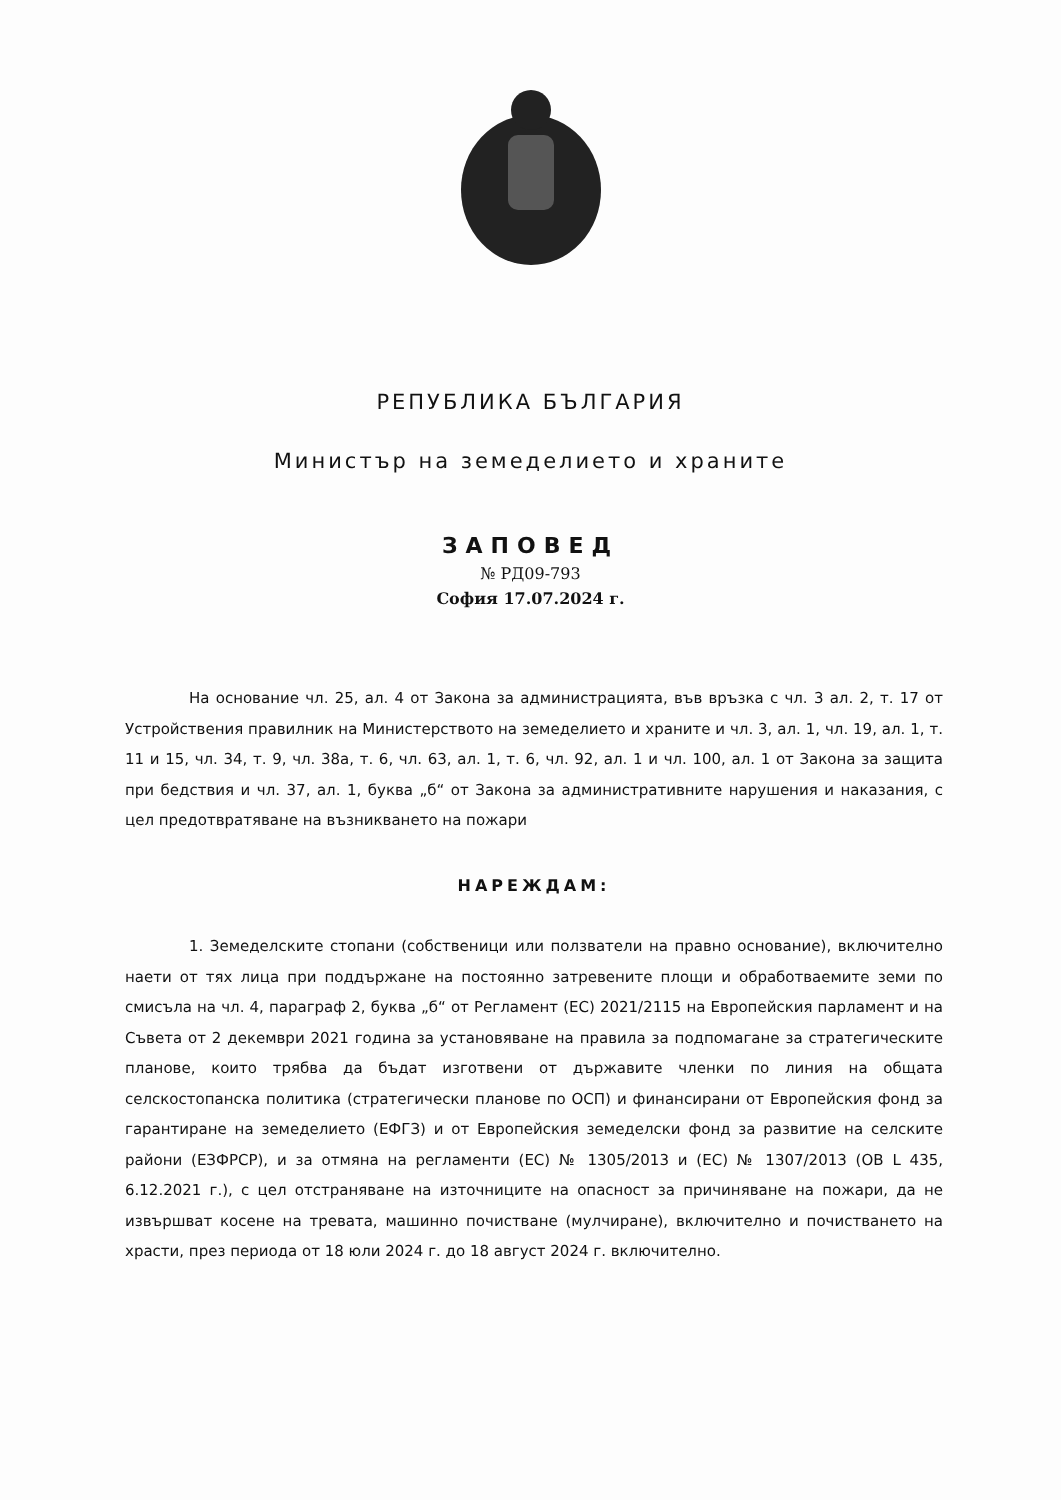РЕПУБЛИКА БЪЛГАРИЯ
Министър на земеделието и храните
ЗАПОВЕД
№ РД09-793
София 17.07.2024 г.
На основание чл. 25, ал. 4 от Закона за администрацията, във връзка с чл. 3 ал. 2, т. 17 от Устройствения правилник на Министерството на земеделието и храните и чл. 3, ал. 1, чл. 19, ал. 1, т. 11 и 15, чл. 34, т. 9, чл. 38а, т. 6, чл. 63, ал. 1, т. 6, чл. 92, ал. 1 и чл. 100, ал. 1 от Закона за защита при бедствия и чл. 37, ал. 1, буква „б“ от Закона за административните нарушения и наказания, с цел предотвратяване на възникването на пожари
НАРЕЖДАМ:
1. Земеделските стопани (собственици или ползватели на правно основание), включително наети от тях лица при поддържане на постоянно затревените площи и обработваемите земи по смисъла на чл. 4, параграф 2, буква „б“ от Регламент (ЕС) 2021/2115 на Европейския парламент и на Съвета от 2 декември 2021 година за установяване на правила за подпомагане за стратегическите планове, които трябва да бъдат изготвени от държавите членки по линия на общата селскостопанска политика (стратегически планове по ОСП) и финансирани от Европейския фонд за гарантиране на земеделието (ЕФГЗ) и от Европейския земеделски фонд за развитие на селските райони (ЕЗФРСР), и за отмяна на регламенти (ЕС) № 1305/2013 и (ЕС) № 1307/2013 (ОВ L 435, 6.12.2021 г.), с цел отстраняване на източниците на опасност за причиняване на пожари, да не извършват косене на тревата, машинно почистване (мулчиране), включително и почистването на храсти, през периода от 18 юли 2024 г. до 18 август 2024 г. включително.